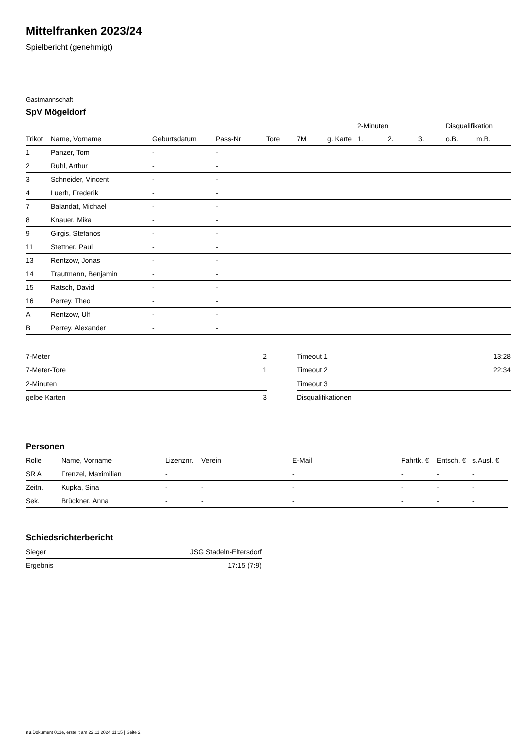Mittelfranken 2023/24
Spielbericht (genehmigt)
Gastmannschaft
SpV Mögeldorf
| | | | | | | | 2-Minuten | | | Disqualifikation | |
| --- | --- | --- | --- | --- | --- | --- | --- | --- | --- | --- | --- |
| Trikot | Name, Vorname | Geburtsdatum | Pass-Nr | Tore | 7M | g. Karte | 1. | 2. | 3. | o.B. | m.B. |
| 1 | Panzer, Tom | - | - | | | | | | | | |
| 2 | Ruhl, Arthur | - | - | | | | | | | | |
| 3 | Schneider, Vincent | - | - | | | | | | | | |
| 4 | Luerh, Frederik | - | - | | | | | | | | |
| 7 | Balandat, Michael | - | - | | | | | | | | |
| 8 | Knauer, Mika | - | - | | | | | | | | |
| 9 | Girgis, Stefanos | - | - | | | | | | | | |
| 11 | Stettner, Paul | - | - | | | | | | | | |
| 13 | Rentzow, Jonas | - | - | | | | | | | | |
| 14 | Trautmann, Benjamin | - | - | | | | | | | | |
| 15 | Ratsch, David | - | - | | | | | | | | |
| 16 | Perrey, Theo | - | - | | | | | | | | |
| A | Rentzow, Ulf | - | - | | | | | | | | |
| B | Perrey, Alexander | - | - | | | | | | | | |
| 7-Meter | 2 |
| 7-Meter-Tore | 1 |
| 2-Minuten | |
| gelbe Karten | 3 |
| Timeout 1 | 13:28 |
| Timeout 2 | 22:34 |
| Timeout 3 | |
| Disqualifikationen | |
Personen
| Rolle | Name, Vorname | Lizenznr. | Verein | E-Mail | Fahrtk. € | Entsch. € | s.Ausl. € |
| --- | --- | --- | --- | --- | --- | --- | --- |
| SR A | Frenzel, Maximilian | - | | - | - | - | - |
| Zeitn. | Kupka, Sina | - | - | - | - | - | - |
| Sek. | Brückner, Anna | - | - | - | - | - | - |
Schiedsrichterbericht
| Sieger | JSG Stadeln-Eltersdorf |
| Ergebnis | 17:15 (7:9) |
nu.Dokument 011e, erstellt am 22.11.2024 11:15 | Seite 2